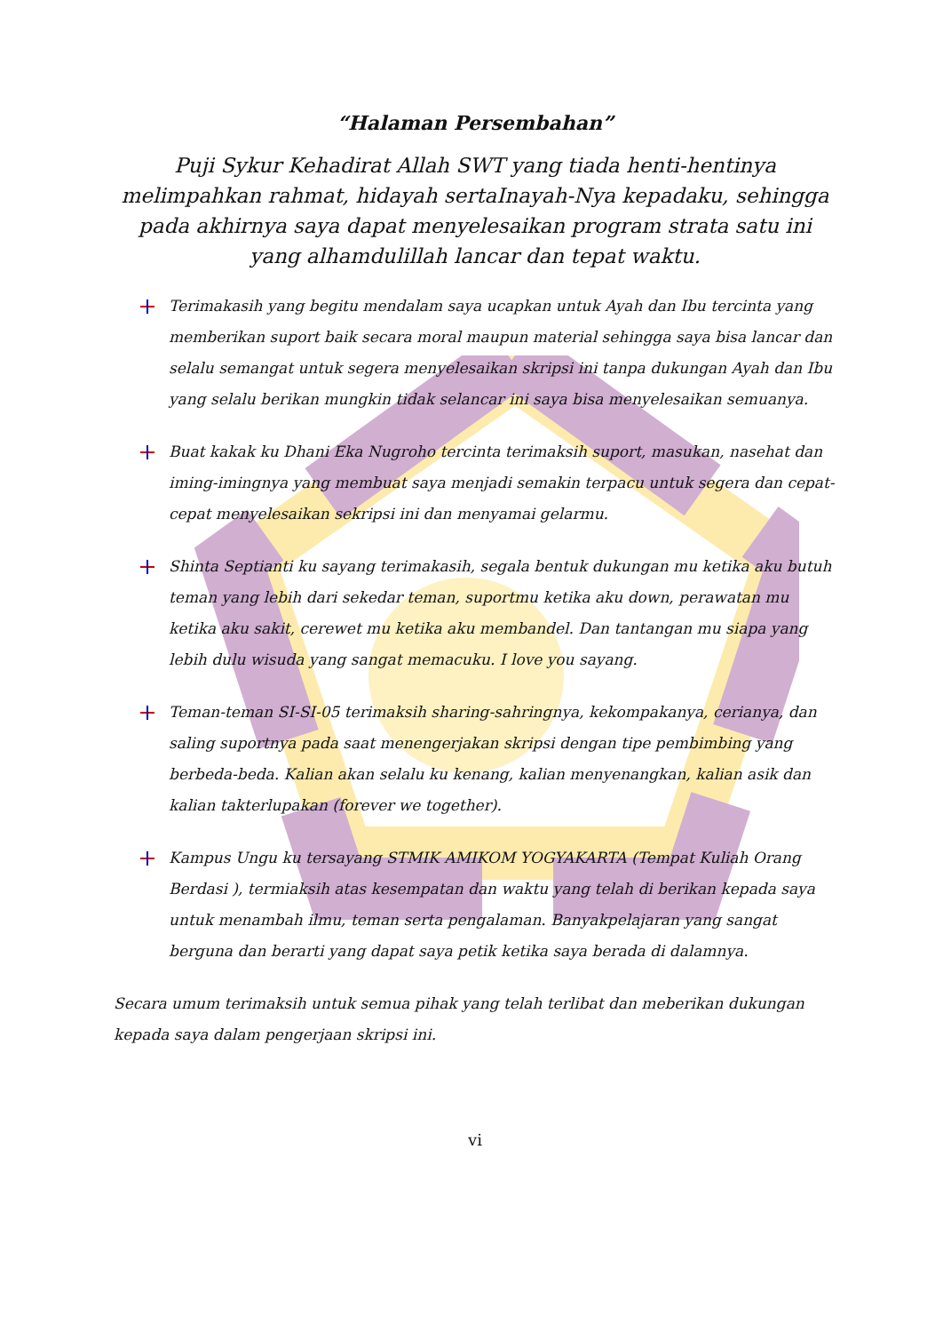“Halaman Persembahan”
Puji Sykur Kehadirat Allah SWT yang tiada henti-hentinya melimpahkan rahmat, hidayah sertaInayah-Nya kepadaku, sehingga pada akhirnya saya dapat menyelesaikan program strata satu ini yang alhamdulillah lancar dan tepat waktu.
Terimakasih yang begitu mendalam saya ucapkan untuk Ayah dan Ibu tercinta yang memberikan suport baik secara moral maupun material sehingga saya bisa lancar dan selalu semangat untuk segera menyelesaikan skripsi ini tanpa dukungan Ayah dan Ibu yang selalu berikan mungkin tidak selancar ini saya bisa menyelesaikan semuanya.
Buat kakak ku Dhani Eka Nugroho tercinta terimaksih suport, masukan, nasehat dan iming-imingnya yang membuat saya menjadi semakin terpacu untuk segera dan cepat-cepat menyelesaikan sekripsi ini dan menyamai gelarmu.
Shinta Septianti ku sayang terimakasih, segala bentuk dukungan mu ketika aku butuh teman yang lebih dari sekedar teman, suportmu ketika aku down, perawatan mu ketika aku sakit, cerewet mu ketika aku membandel. Dan tantangan mu siapa yang lebih dulu wisuda yang sangat memacuku. I love you sayang.
Teman-teman SI-SI-05 terimaksih sharing-sahringnya, kekompakanya, cerianya, dan saling suportnya pada saat menengerjakan skripsi dengan tipe pembimbing yang berbeda-beda. Kalian akan selalu ku kenang, kalian menyenangkan, kalian asik dan kalian takterlupakan (forever we together).
Kampus Ungu ku tersayang STMIK AMIKOM YOGYAKARTA (Tempat Kuliah Orang Berdasi ), termiaksih atas kesempatan dan waktu yang telah di berikan kepada saya untuk menambah ilmu, teman serta pengalaman. Banyakpelajaran yang sangat berguna dan berarti yang dapat saya petik ketika saya berada di dalamnya.
Secara umum terimaksih untuk semua pihak yang telah terlibat dan meberikan dukungan kepada saya dalam pengerjaan skripsi ini.
vi